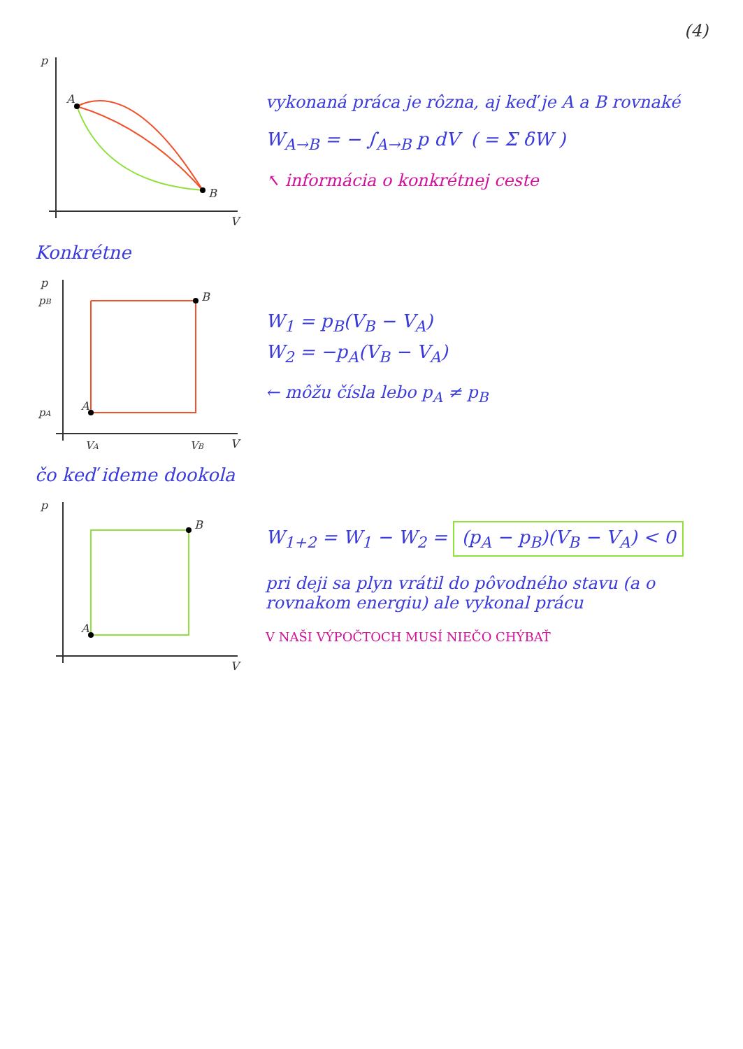(4)
A
B
p
V
vykonaná práca je rôzna, aj keď je A a B rovnaké
W<sub>A→B</sub> = − ∫<sub>A→B</sub> p dV ( = Σ δW )
↖ informácia o konkrétnej ceste
Konkrétne
A
B
pB
pA
VA
VB
p
V
W<sub>1</sub> = p<sub>B</sub>(V<sub>B</sub> − V<sub>A</sub>)
W<sub>2</sub> = −p<sub>A</sub>(V<sub>B</sub> − V<sub>A</sub>)
← môžu čísla lebo p<sub>A</sub> ≠ p<sub>B</sub>
čo keď ideme dookola
A
B
p
V
W<sub>1+2</sub> = W<sub>1</sub> − W<sub>2</sub> = (p<sub>A</sub> − p<sub>B</sub>)(V<sub>B</sub> − V<sub>A</sub>) < 0
pri deji sa plyn vrátil do pôvodného stavu (a o rovnakom energiu) ale vykonal prácu
V NAŠI VÝPOČTOCH MUSÍ NIEČO CHÝBAŤ